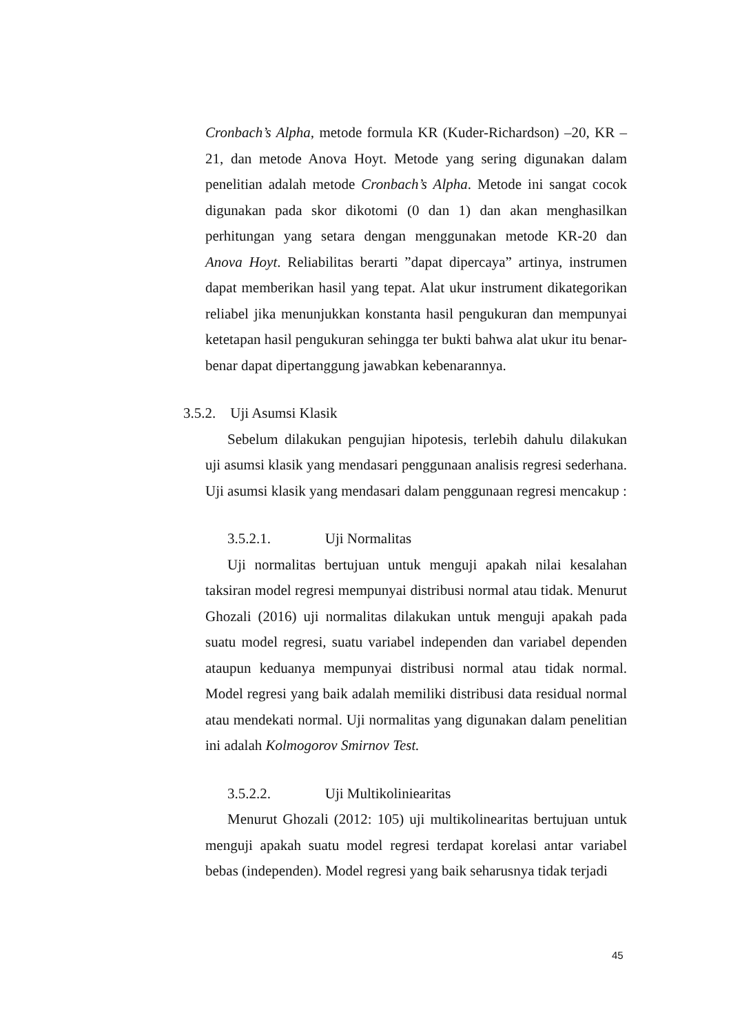Cronbach’s Alpha, metode formula KR (Kuder-Richardson) –20, KR – 21, dan metode Anova Hoyt. Metode yang sering digunakan dalam penelitian adalah metode Cronbach’s Alpha. Metode ini sangat cocok digunakan pada skor dikotomi (0 dan 1) dan akan menghasilkan perhitungan yang setara dengan menggunakan metode KR-20 dan Anova Hoyt. Reliabilitas berarti ”dapat dipercaya” artinya, instrumen dapat memberikan hasil yang tepat. Alat ukur instrument dikategorikan reliabel jika menunjukkan konstanta hasil pengukuran dan mempunyai ketetapan hasil pengukuran sehingga ter bukti bahwa alat ukur itu benar-benar dapat dipertanggung jawabkan kebenarannya.
3.5.2. Uji Asumsi Klasik
Sebelum dilakukan pengujian hipotesis, terlebih dahulu dilakukan uji asumsi klasik yang mendasari penggunaan analisis regresi sederhana. Uji asumsi klasik yang mendasari dalam penggunaan regresi mencakup :
3.5.2.1. Uji Normalitas
Uji normalitas bertujuan untuk menguji apakah nilai kesalahan taksiran model regresi mempunyai distribusi normal atau tidak. Menurut Ghozali (2016) uji normalitas dilakukan untuk menguji apakah pada suatu model regresi, suatu variabel independen dan variabel dependen ataupun keduanya mempunyai distribusi normal atau tidak normal. Model regresi yang baik adalah memiliki distribusi data residual normal atau mendekati normal. Uji normalitas yang digunakan dalam penelitian ini adalah Kolmogorov Smirnov Test.
3.5.2.2. Uji Multikoliniearitas
Menurut Ghozali (2012: 105) uji multikolinearitas bertujuan untuk menguji apakah suatu model regresi terdapat korelasi antar variabel bebas (independen). Model regresi yang baik seharusnya tidak terjadi
45